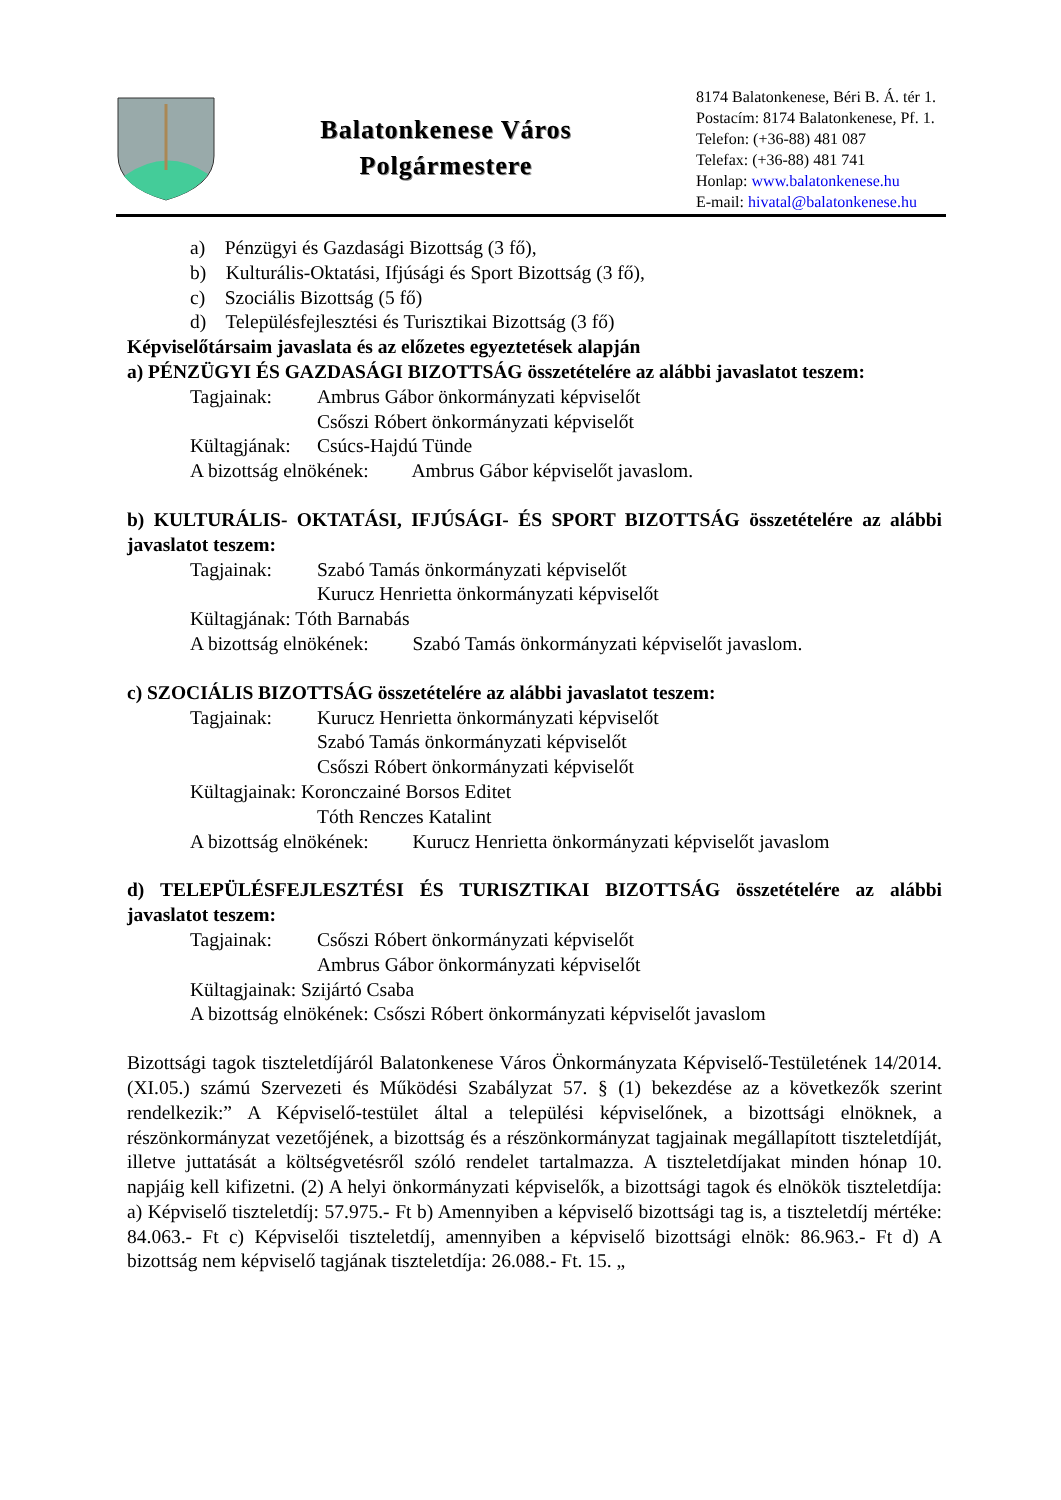Balatonkenese Város
Polgármestere
8174 Balatonkenese, Béri B. Á. tér 1.
Postacím: 8174 Balatonkenese, Pf. 1.
Telefon: (+36-88) 481 087
Telefax: (+36-88) 481 741
Honlap: www.balatonkenese.hu
E-mail: hivatal@balatonkenese.hu
a) Pénzügyi és Gazdasági Bizottság (3 fő),
b) Kulturális-Oktatási, Ifjúsági és Sport Bizottság (3 fő),
c) Szociális Bizottság (5 fő)
d) Településfejlesztési és Turisztikai Bizottság (3 fő)
Képviselőtársaim javaslata és az előzetes egyeztetések alapján
a) PÉNZÜGYI ÉS GAZDASÁGI BIZOTTSÁG összetételére az alábbi javaslatot teszem:
Tagjainak: Ambrus Gábor önkormányzati képviselőt
Csőszi Róbert önkormányzati képviselőt
Kültagjának: Csúcs-Hajdú Tünde
A bizottság elnökének: Ambrus Gábor képviselőt javaslom.
b) KULTURÁLIS- OKTATÁSI, IFJÚSÁGI- ÉS SPORT BIZOTTSÁG összetételére az alábbi javaslatot teszem:
Tagjainak: Szabó Tamás önkormányzati képviselőt
Kurucz Henrietta önkormányzati képviselőt
Kültagjának: Tóth Barnabás
A bizottság elnökének: Szabó Tamás önkormányzati képviselőt javaslom.
c) SZOCIÁLIS BIZOTTSÁG összetételére az alábbi javaslatot teszem:
Tagjainak: Kurucz Henrietta önkormányzati képviselőt
Szabó Tamás önkormányzati képviselőt
Csőszi Róbert önkormányzati képviselőt
Kültagjainak: Koronczainé Borsos Editet
Tóth Renczes Katalint
A bizottság elnökének: Kurucz Henrietta önkormányzati képviselőt javaslom
d) TELEPÜLÉSFEJLESZTÉSI ÉS TURISZTIKAI BIZOTTSÁG összetételére az alábbi javaslatot teszem:
Tagjainak: Csőszi Róbert önkormányzati képviselőt
Ambrus Gábor önkormányzati képviselőt
Kültagjainak: Szijártó Csaba
A bizottság elnökének: Csőszi Róbert önkormányzati képviselőt javaslom
Bizottsági tagok tiszteletdíjáról Balatonkenese Város Önkormányzata Képviselő-Testületének 14/2014.(XI.05.) számú Szervezeti és Működési Szabályzat 57. § (1) bekezdése az a következők szerint rendelkezik:” A Képviselő-testület által a települési képviselőnek, a bizottsági elnöknek, a részönkormányzat vezetőjének, a bizottság és a részönkormányzat tagjainak megállapított tiszteletdíját, illetve juttatását a költségvetésről szóló rendelet tartalmazza. A tiszteletdíjakat minden hónap 10. napjáig kell kifizetni. (2) A helyi önkormányzati képviselők, a bizottsági tagok és elnökök tiszteletdíja: a) Képviselő tiszteletdíj: 57.975.- Ft b) Amennyiben a képviselő bizottsági tag is, a tiszteletdíj mértéke: 84.063.- Ft c) Képviselői tiszteletdíj, amennyiben a képviselő bizottsági elnök: 86.963.- Ft d) A bizottság nem képviselő tagjának tiszteletdíja: 26.088.- Ft. 15. „